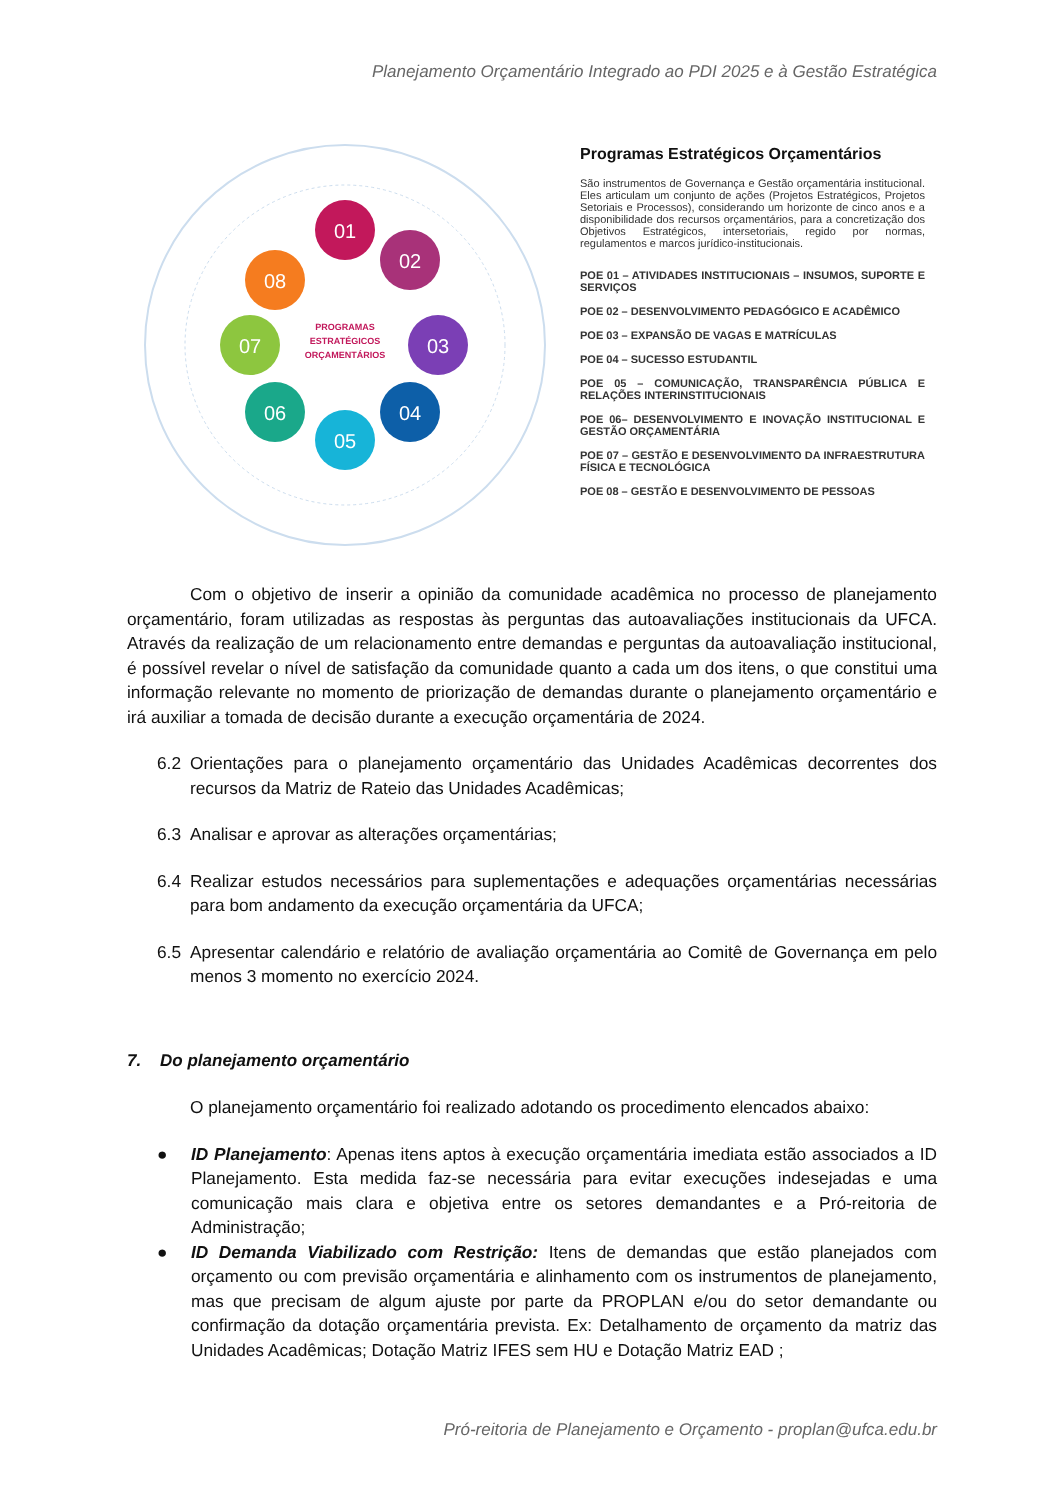Planejamento Orçamentário Integrado ao PDI 2025 e à Gestão Estratégica
01
02
03
04
05
06
07
08
PROGRAMAS
ESTRATÉGICOS
ORÇAMENTÁRIOS
Programas Estratégicos Orçamentários
São instrumentos de Governança e Gestão orçamentária institucional. Eles articulam um conjunto de ações (Projetos Estratégicos, Projetos Setoriais e Processos), considerando um horizonte de cinco anos e a disponibilidade dos recursos orçamentários, para a concretização dos Objetivos Estratégicos, intersetoriais, regido por normas, regulamentos e marcos jurídico-institucionais.
POE 01 – ATIVIDADES INSTITUCIONAIS – INSUMOS, SUPORTE E SERVIÇOS
POE 02 – DESENVOLVIMENTO PEDAGÓGICO E ACADÊMICO
POE 03 – EXPANSÃO DE VAGAS E MATRÍCULAS
POE 04 – SUCESSO ESTUDANTIL
POE 05 – COMUNICAÇÃO, TRANSPARÊNCIA PÚBLICA E RELAÇÕES INTERINSTITUCIONAIS
POE 06– DESENVOLVIMENTO E INOVAÇÃO INSTITUCIONAL E GESTÃO ORÇAMENTÁRIA
POE 07 – GESTÃO E DESENVOLVIMENTO DA INFRAESTRUTURA FÍSICA E TECNOLÓGICA
POE 08 – GESTÃO E DESENVOLVIMENTO DE PESSOAS
Com o objetivo de inserir a opinião da comunidade acadêmica no processo de planejamento orçamentário, foram utilizadas as respostas às perguntas das autoavaliações institucionais da UFCA. Através da realização de um relacionamento entre demandas e perguntas da autoavaliação institucional, é possível revelar o nível de satisfação da comunidade quanto a cada um dos itens, o que constitui uma informação relevante no momento de priorização de demandas durante o planejamento orçamentário e irá auxiliar a tomada de decisão durante a execução orçamentária de 2024.
6.2 Orientações para o planejamento orçamentário das Unidades Acadêmicas decorrentes dos recursos da Matriz de Rateio das Unidades Acadêmicas;
6.3 Analisar e aprovar as alterações orçamentárias;
6.4 Realizar estudos necessários para suplementações e adequações orçamentárias necessárias para bom andamento da execução orçamentária da UFCA;
6.5 Apresentar calendário e relatório de avaliação orçamentária ao Comitê de Governança em pelo menos 3 momento no exercício 2024.
7. Do planejamento orçamentário
O planejamento orçamentário foi realizado adotando os procedimento elencados abaixo:
● ID Planejamento: Apenas itens aptos à execução orçamentária imediata estão associados a ID Planejamento. Esta medida faz-se necessária para evitar execuções indesejadas e uma comunicação mais clara e objetiva entre os setores demandantes e a Pró-reitoria de Administração;
● ID Demanda Viabilizado com Restrição: Itens de demandas que estão planejados com orçamento ou com previsão orçamentária e alinhamento com os instrumentos de planejamento, mas que precisam de algum ajuste por parte da PROPLAN e/ou do setor demandante ou confirmação da dotação orçamentária prevista. Ex: Detalhamento de orçamento da matriz das Unidades Acadêmicas; Dotação Matriz IFES sem HU e Dotação Matriz EAD ;
Pró-reitoria de Planejamento e Orçamento - proplan@ufca.edu.br